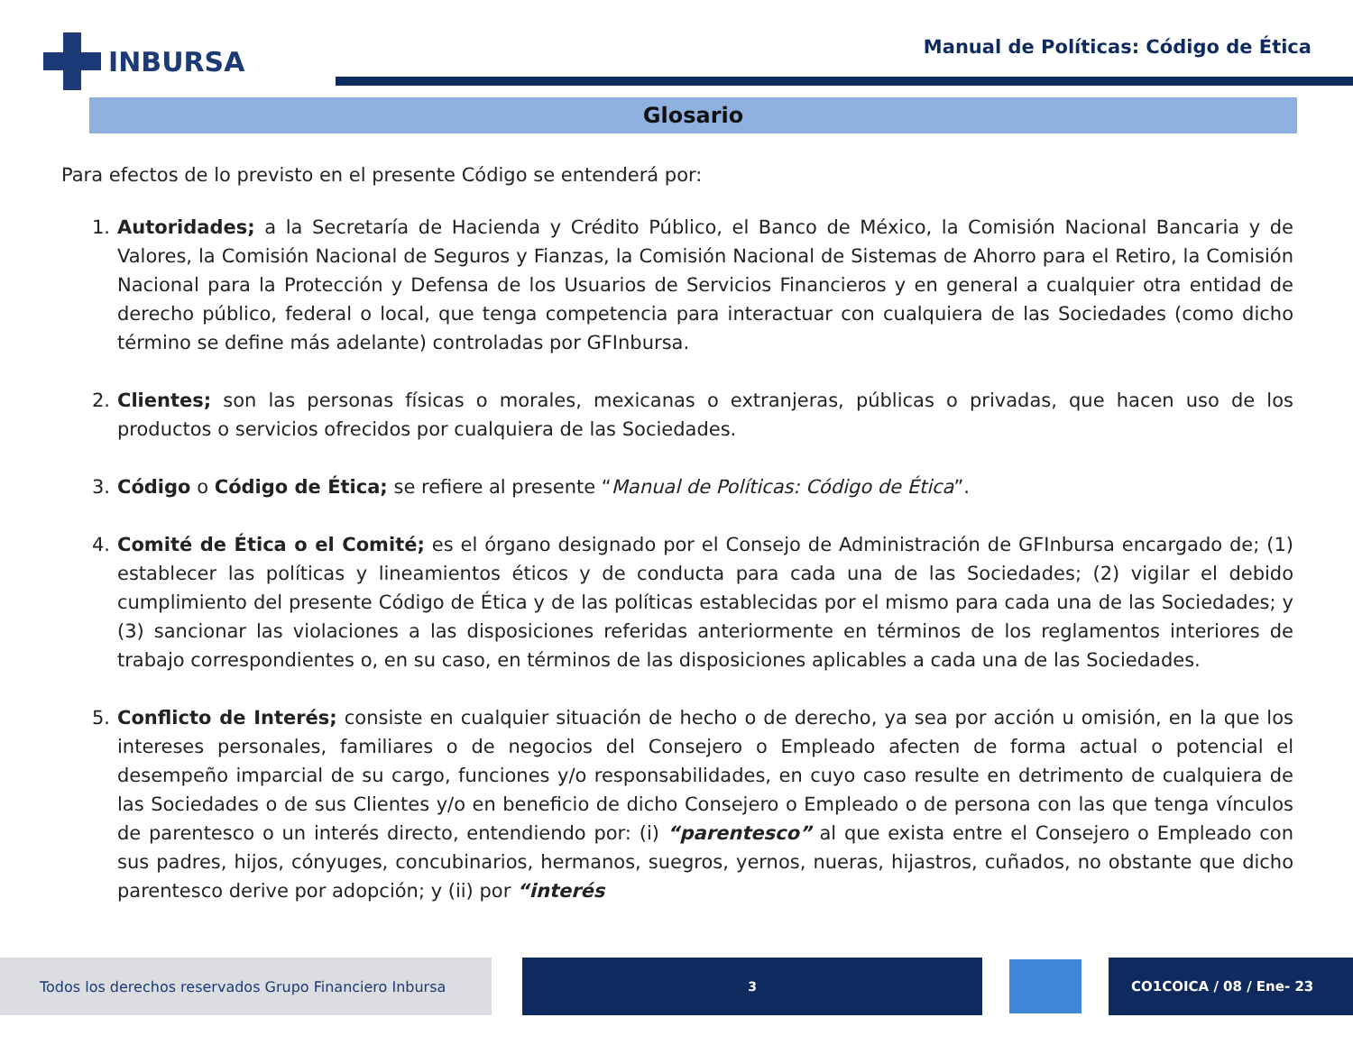INBURSA
Manual de Políticas: Código de Ética
Glosario
Para efectos de lo previsto en el presente Código se entenderá por:
1. Autoridades; a la Secretaría de Hacienda y Crédito Público, el Banco de México, la Comisión Nacional Bancaria y de Valores, la Comisión Nacional de Seguros y Fianzas, la Comisión Nacional de Sistemas de Ahorro para el Retiro, la Comisión Nacional para la Protección y Defensa de los Usuarios de Servicios Financieros y en general a cualquier otra entidad de derecho público, federal o local, que tenga competencia para interactuar con cualquiera de las Sociedades (como dicho término se define más adelante) controladas por GFInbursa.
2. Clientes; son las personas físicas o morales, mexicanas o extranjeras, públicas o privadas, que hacen uso de los productos o servicios ofrecidos por cualquiera de las Sociedades.
3. Código o Código de Ética; se refiere al presente “Manual de Políticas: Código de Ética”.
4. Comité de Ética o el Comité; es el órgano designado por el Consejo de Administración de GFInbursa encargado de; (1) establecer las políticas y lineamientos éticos y de conducta para cada una de las Sociedades; (2) vigilar el debido cumplimiento del presente Código de Ética y de las políticas establecidas por el mismo para cada una de las Sociedades; y (3) sancionar las violaciones a las disposiciones referidas anteriormente en términos de los reglamentos interiores de trabajo correspondientes o, en su caso, en términos de las disposiciones aplicables a cada una de las Sociedades.
5. Conflicto de Interés; consiste en cualquier situación de hecho o de derecho, ya sea por acción u omisión, en la que los intereses personales, familiares o de negocios del Consejero o Empleado afecten de forma actual o potencial el desempeño imparcial de su cargo, funciones y/o responsabilidades, en cuyo caso resulte en detrimento de cualquiera de las Sociedades o de sus Clientes y/o en beneficio de dicho Consejero o Empleado o de persona con las que tenga vínculos de parentesco o un interés directo, entendiendo por: (i) “parentesco” al que exista entre el Consejero o Empleado con sus padres, hijos, cónyuges, concubinarios, hermanos, suegros, yernos, nueras, hijastros, cuñados, no obstante que dicho parentesco derive por adopción; y (ii) por “interés
Todos los derechos reservados Grupo Financiero Inbursa
3 CO1COICA / 08 / Ene- 23